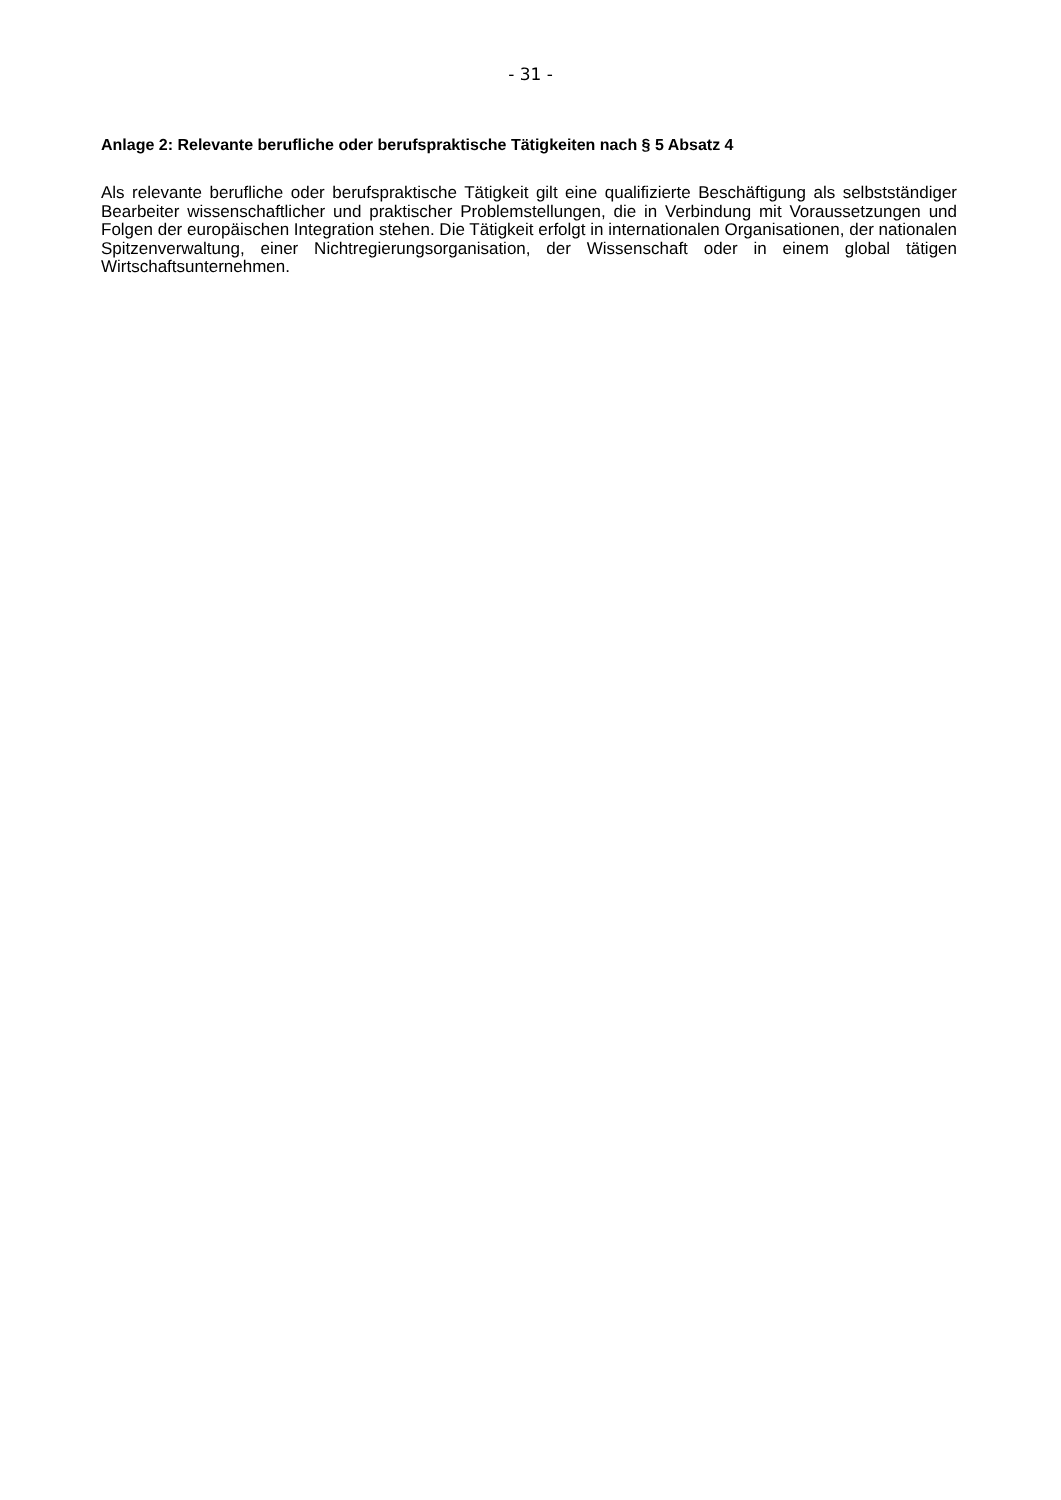- 31 -
Anlage 2: Relevante berufliche oder berufspraktische Tätigkeiten nach § 5 Absatz 4
Als relevante berufliche oder berufspraktische Tätigkeit gilt eine qualifizierte Beschäftigung als selbstständiger Bearbeiter wissenschaftlicher und praktischer Problemstellungen, die in Verbindung mit Voraussetzungen und Folgen der europäischen Integration stehen. Die Tätigkeit erfolgt in internationalen Organisationen, der nationalen Spitzenverwaltung, einer Nichtregierungsorganisation, der Wissenschaft oder in einem global tätigen Wirtschaftsunternehmen.